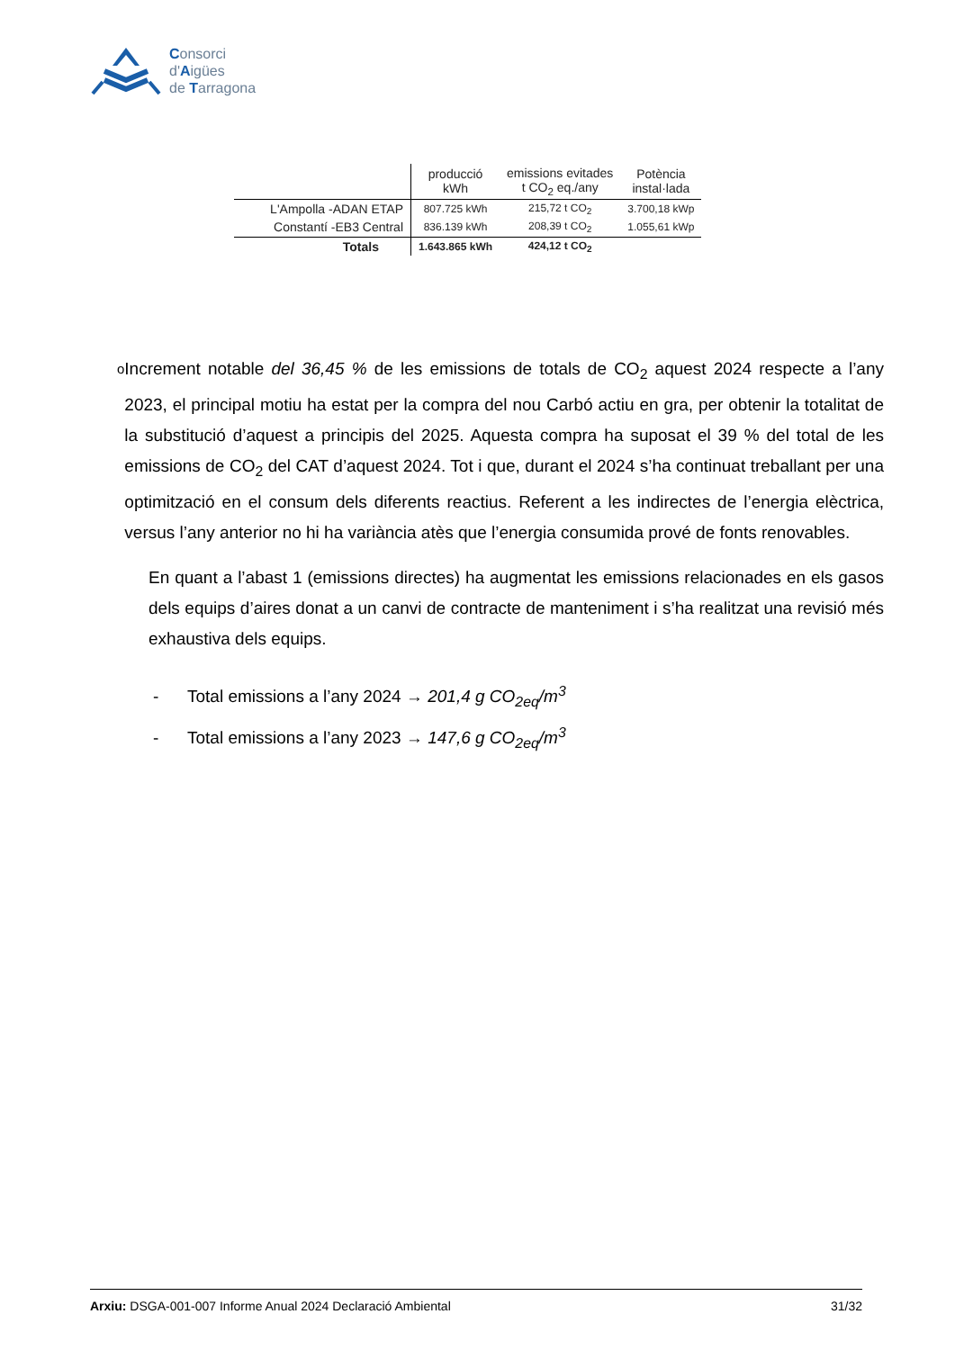Consorci
d'Aigües
de Tarragona
| | producció kWh | emissions evitades t CO<sub>2</sub> eq./any | Potència instal·lada |
| --- | --- | --- | --- |
| L'Ampolla -ADAN ETAP | 807.725 kWh | 215,72 t CO<sub>2</sub> | 3.700,18 kWp |
| Constantí -EB3 Central | 836.139 kWh | 208,39 t CO<sub>2</sub> | 1.055,61 kWp |
| Totals | 1.643.865 kWh | 424,12 t CO<sub>2</sub> | |
o
Increment notable del 36,45 % de les emissions de totals de CO<sub>2</sub> aquest 2024 respecte a l’any 2023, el principal motiu ha estat per la compra del nou Carbó actiu en gra, per obtenir la totalitat de la substitució d’aquest a principis del 2025. Aquesta compra ha suposat el 39 % del total de les emissions de CO<sub>2</sub> del CAT d’aquest 2024. Tot i que, durant el 2024 s’ha continuat treballant per una optimització en el consum dels diferents reactius. Referent a les indirectes de l’energia elèctrica, versus l’any anterior no hi ha variància atès que l’energia consumida prové de fonts renovables.
En quant a l’abast 1 (emissions directes) ha augmentat les emissions relacionades en els gasos dels equips d’aires donat a un canvi de contracte de manteniment i s’ha realitzat una revisió més exhaustiva dels equips.
- Total emissions a l’any 2024 → 201,4 g CO<sub>2eq</sub>/m<sup>3</sup>
- Total emissions a l’any 2023 → 147,6 g CO<sub>2eq</sub>/m<sup>3</sup>
Arxiu: DSGA-001-007 Informe Anual 2024 Declaració Ambiental 31/32